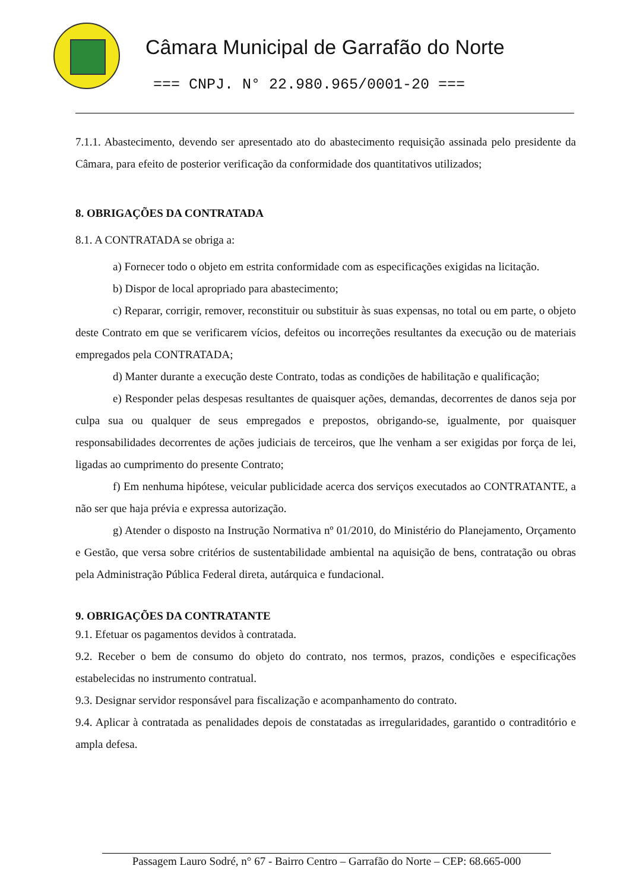Câmara Municipal de Garrafão do Norte
=== CNPJ. N° 22.980.965/0001-20 ===
7.1.1. Abastecimento, devendo ser apresentado ato do abastecimento requisição assinada pelo presidente da Câmara, para efeito de posterior verificação da conformidade dos quantitativos utilizados;
8. OBRIGAÇÕES DA CONTRATADA
8.1. A CONTRATADA se obriga a:
a) Fornecer todo o objeto em estrita conformidade com as especificações exigidas na licitação.
b) Dispor de local apropriado para abastecimento;
c) Reparar, corrigir, remover, reconstituir ou substituir às suas expensas, no total ou em parte, o objeto deste Contrato em que se verificarem vícios, defeitos ou incorreções resultantes da execução ou de materiais empregados pela CONTRATADA;
d) Manter durante a execução deste Contrato, todas as condições de habilitação e qualificação;
e) Responder pelas despesas resultantes de quaisquer ações, demandas, decorrentes de danos seja por culpa sua ou qualquer de seus empregados e prepostos, obrigando-se, igualmente, por quaisquer responsabilidades decorrentes de ações judiciais de terceiros, que lhe venham a ser exigidas por força de lei, ligadas ao cumprimento do presente Contrato;
f) Em nenhuma hipótese, veicular publicidade acerca dos serviços executados ao CONTRATANTE, a não ser que haja prévia e expressa autorização.
g) Atender o disposto na Instrução Normativa nº 01/2010, do Ministério do Planejamento, Orçamento e Gestão, que versa sobre critérios de sustentabilidade ambiental na aquisição de bens, contratação ou obras pela Administração Pública Federal direta, autárquica e fundacional.
9. OBRIGAÇÕES DA CONTRATANTE
9.1. Efetuar os pagamentos devidos à contratada.
9.2. Receber o bem de consumo do objeto do contrato, nos termos, prazos, condições e especificações estabelecidas no instrumento contratual.
9.3. Designar servidor responsável para fiscalização e acompanhamento do contrato.
9.4. Aplicar à contratada as penalidades depois de constatadas as irregularidades, garantido o contraditório e ampla defesa.
Passagem Lauro Sodré, n° 67 - Bairro Centro – Garrafão do Norte – CEP: 68.665-000